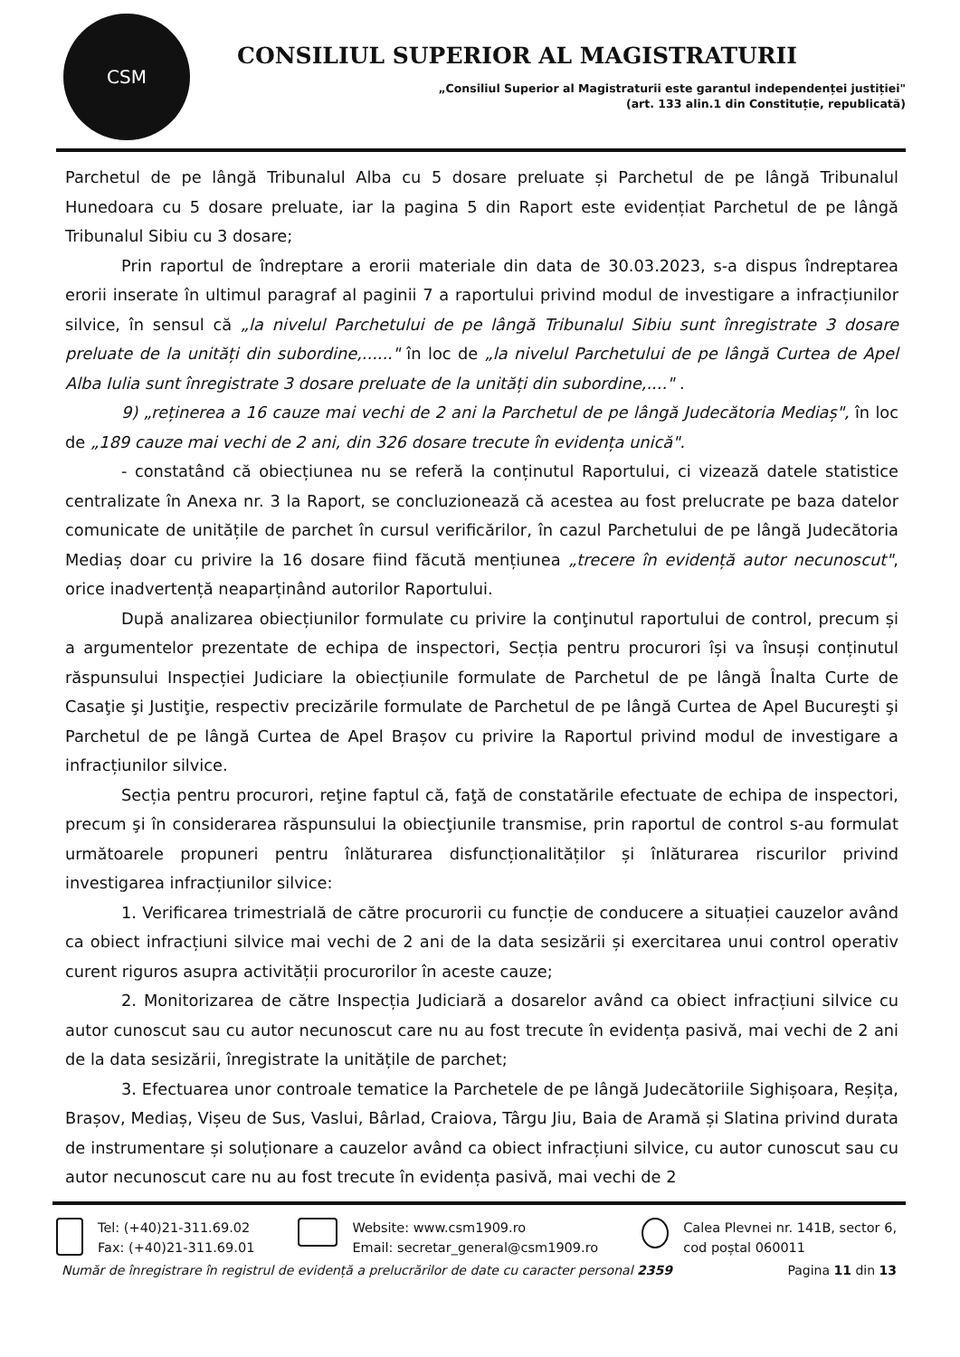CSM
CONSILIUL SUPERIOR AL MAGISTRATURII
„Consiliul Superior al Magistraturii este garantul independenței justiției"
(art. 133 alin.1 din Constituție, republicată)
Parchetul de pe lângă Tribunalul Alba cu 5 dosare preluate și Parchetul de pe lângă Tribunalul Hunedoara cu 5 dosare preluate, iar la pagina 5 din Raport este evidențiat Parchetul de pe lângă Tribunalul Sibiu cu 3 dosare;
Prin raportul de îndreptare a erorii materiale din data de 30.03.2023, s-a dispus îndreptarea erorii inserate în ultimul paragraf al paginii 7 a raportului privind modul de investigare a infracțiunilor silvice, în sensul că „la nivelul Parchetului de pe lângă Tribunalul Sibiu sunt înregistrate 3 dosare preluate de la unități din subordine,......" în loc de „la nivelul Parchetului de pe lângă Curtea de Apel Alba Iulia sunt înregistrate 3 dosare preluate de la unități din subordine,...." .
9) „reținerea a 16 cauze mai vechi de 2 ani la Parchetul de pe lângă Judecătoria Mediaș", în loc de „189 cauze mai vechi de 2 ani, din 326 dosare trecute în evidența unică".
- constatând că obiecțiunea nu se referă la conținutul Raportului, ci vizează datele statistice centralizate în Anexa nr. 3 la Raport, se concluzionează că acestea au fost prelucrate pe baza datelor comunicate de unitățile de parchet în cursul verificărilor, în cazul Parchetului de pe lângă Judecătoria Mediaș doar cu privire la 16 dosare fiind făcută mențiunea „trecere în evidență autor necunoscut", orice inadvertență neaparținând autorilor Raportului.
După analizarea obiecțiunilor formulate cu privire la conţinutul raportului de control, precum și a argumentelor prezentate de echipa de inspectori, Secția pentru procurori își va însuși conținutul răspunsului Inspecției Judiciare la obiecțiunile formulate de Parchetul de pe lângă Înalta Curte de Casaţie şi Justiţie, respectiv precizările formulate de Parchetul de pe lângă Curtea de Apel Bucureşti şi Parchetul de pe lângă Curtea de Apel Brașov cu privire la Raportul privind modul de investigare a infracțiunilor silvice.
Secția pentru procurori, reţine faptul că, faţă de constatările efectuate de echipa de inspectori, precum şi în considerarea răspunsului la obiecţiunile transmise, prin raportul de control s-au formulat următoarele propuneri pentru înlăturarea disfuncționalităților și înlăturarea riscurilor privind investigarea infracțiunilor silvice:
1. Verificarea trimestrială de către procurorii cu funcție de conducere a situației cauzelor având ca obiect infracțiuni silvice mai vechi de 2 ani de la data sesizării și exercitarea unui control operativ curent riguros asupra activității procurorilor în aceste cauze;
2. Monitorizarea de către Inspecția Judiciară a dosarelor având ca obiect infracțiuni silvice cu autor cunoscut sau cu autor necunoscut care nu au fost trecute în evidența pasivă, mai vechi de 2 ani de la data sesizării, înregistrate la unitățile de parchet;
3. Efectuarea unor controale tematice la Parchetele de pe lângă Judecătoriile Sighișoara, Reșița, Brașov, Mediaș, Vișeu de Sus, Vaslui, Bârlad, Craiova, Târgu Jiu, Baia de Aramă și Slatina privind durata de instrumentare și soluționare a cauzelor având ca obiect infracțiuni silvice, cu autor cunoscut sau cu autor necunoscut care nu au fost trecute în evidența pasivă, mai vechi de 2
Tel: (+40)21-311.69.02
Fax: (+40)21-311.69.01
Website: www.csm1909.ro
Email: secretar_general@csm1909.ro
Calea Plevnei nr. 141B, sector 6,
cod poștal 060011
Număr de înregistrare în registrul de evidență a prelucrărilor de date cu caracter personal 2359 Pagina 11 din 13